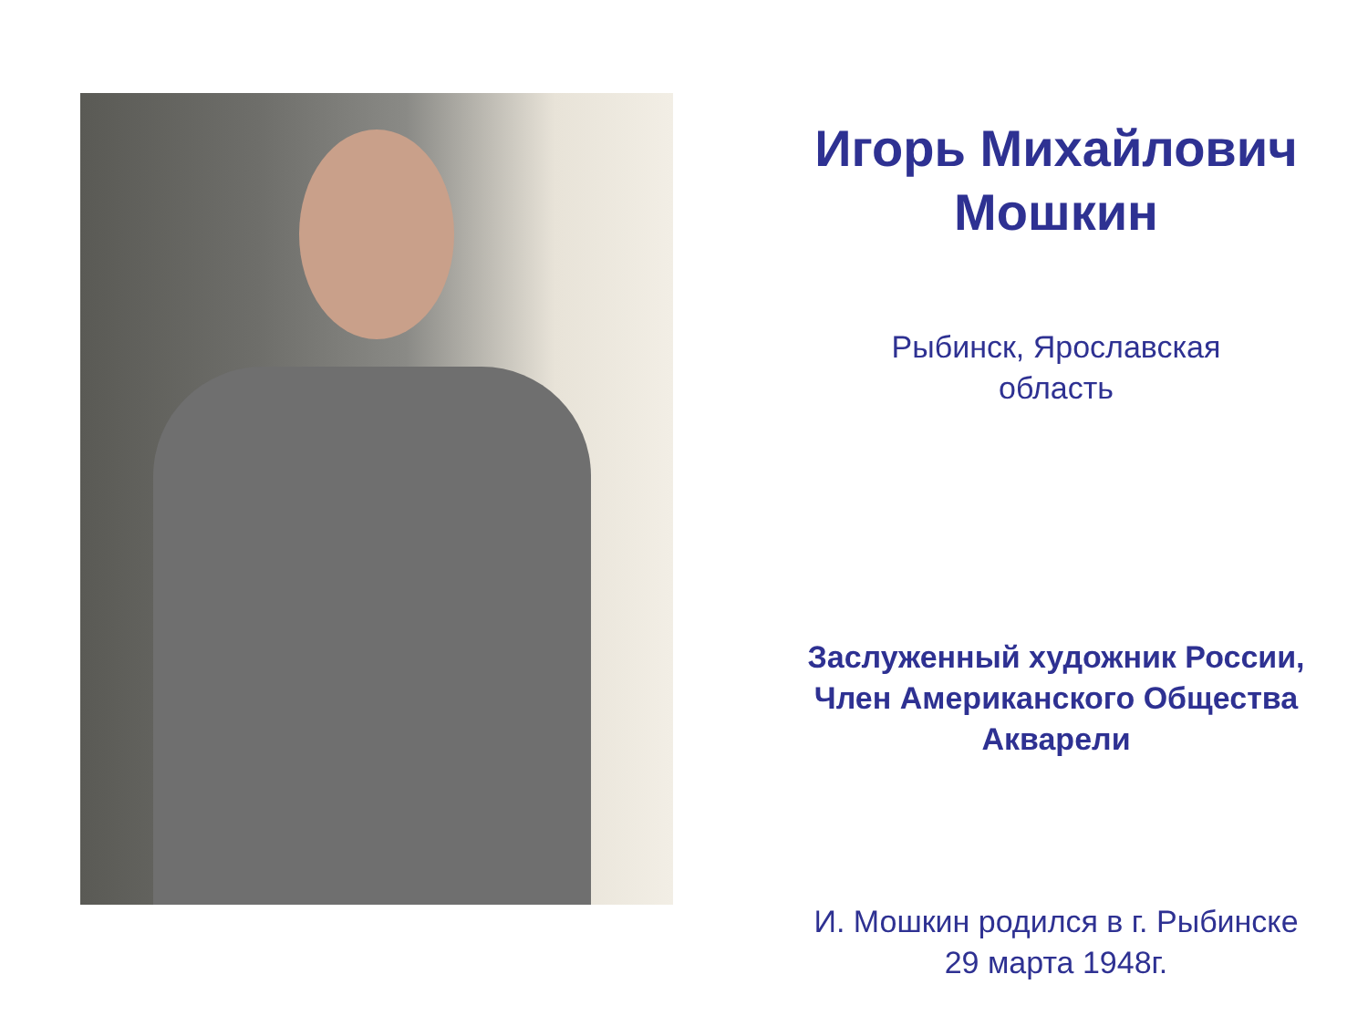Игорь Михайлович Мошкин
Рыбинск, Ярославская
область
Заслуженный художник России,
Член Американского Общества
Акварели
И. Мошкин родился в г. Рыбинске
29 марта 1948г.